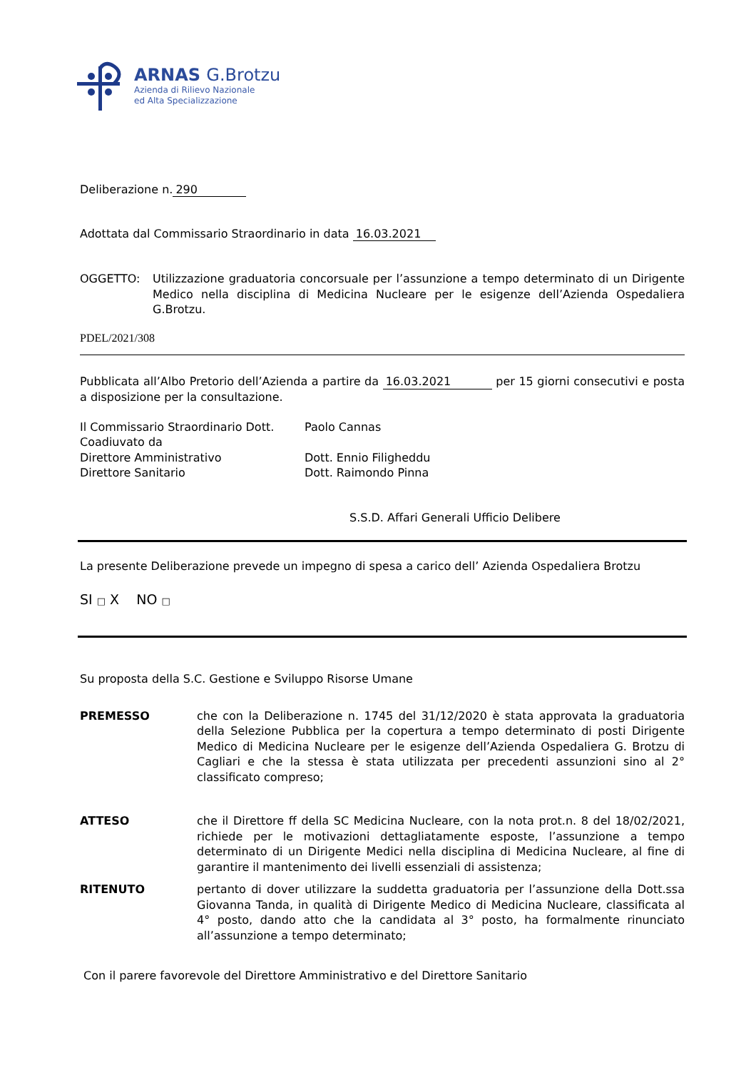ARNAS G.Brotzu
Azienda di Rilievo Nazionale
ed Alta Specializzazione
Deliberazione n. 290
Adottata dal Commissario Straordinario in data 16.03.2021
OGGETTO: Utilizzazione graduatoria concorsuale per l’assunzione a tempo determinato di un Dirigente Medico nella disciplina di Medicina Nucleare per le esigenze dell’Azienda Ospedaliera G.Brotzu.
PDEL/2021/308
Pubblicata all’Albo Pretorio dell’Azienda a partire da 16.03.2021 per 15 giorni consecutivi e posta a disposizione per la consultazione.
Il Commissario Straordinario Dott.
Coadiuvato da
Direttore Amministrativo
Direttore Sanitario
Paolo Cannas
Dott. Ennio Filigheddu
Dott. Raimondo Pinna
S.S.D. Affari Generali Ufficio Delibere
La presente Deliberazione prevede un impegno di spesa a carico dell’ Azienda Ospedaliera Brotzu
SI □ X NO □
Su proposta della S.C. Gestione e Sviluppo Risorse Umane
PREMESSO che con la Deliberazione n. 1745 del 31/12/2020 è stata approvata la graduatoria della Selezione Pubblica per la copertura a tempo determinato di posti Dirigente Medico di Medicina Nucleare per le esigenze dell’Azienda Ospedaliera G. Brotzu di Cagliari e che la stessa è stata utilizzata per precedenti assunzioni sino al 2° classificato compreso;
ATTESO che il Direttore ff della SC Medicina Nucleare, con la nota prot.n. 8 del 18/02/2021, richiede per le motivazioni dettagliatamente esposte, l’assunzione a tempo determinato di un Dirigente Medici nella disciplina di Medicina Nucleare, al fine di garantire il mantenimento dei livelli essenziali di assistenza;
RITENUTO pertanto di dover utilizzare la suddetta graduatoria per l’assunzione della Dott.ssa Giovanna Tanda, in qualità di Dirigente Medico di Medicina Nucleare, classificata al 4° posto, dando atto che la candidata al 3° posto, ha formalmente rinunciato all’assunzione a tempo determinato;
Con il parere favorevole del Direttore Amministrativo e del Direttore Sanitario